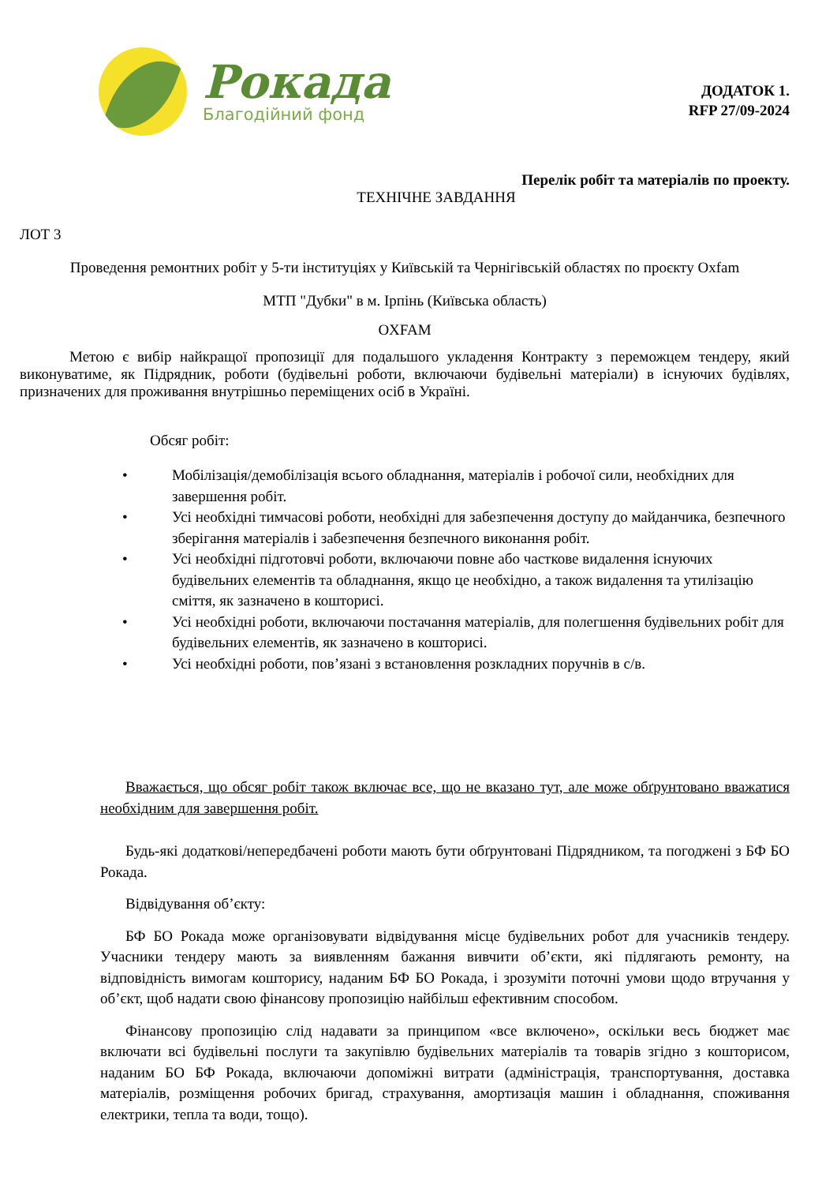Рокада
Благодійний фонд
ДОДАТОК 1.
RFP 27/09-2024
Перелік робіт та матеріалів по проекту.
ТЕХНІЧНЕ ЗАВДАННЯ
ЛОТ 3
Проведення ремонтних робіт у 5-ти інституціях у Київській та Чернігівській областях по проєкту Oxfam
МТП "Дубки" в м. Ірпінь (Київська область)
OXFAM
Метою є вибір найкращої пропозиції для подальшого укладення Контракту з переможцем тендеру, який виконуватиме, як Підрядник, роботи (будівельні роботи, включаючи будівельні матеріали) в існуючих будівлях, призначених для проживання внутрішньо переміщених осіб в Україні.
Обсяг робіт:
• Мобілізація/демобілізація всього обладнання, матеріалів і робочої сили, необхідних для завершення робіт.
• Усі необхідні тимчасові роботи, необхідні для забезпечення доступу до майданчика, безпечного зберігання матеріалів і забезпечення безпечного виконання робіт.
• Усі необхідні підготовчі роботи, включаючи повне або часткове видалення існуючих будівельних елементів та обладнання, якщо це необхідно, а також видалення та утилізацію сміття, як зазначено в кошторисі.
• Усі необхідні роботи, включаючи постачання матеріалів, для полегшення будівельних робіт для будівельних елементів, як зазначено в кошторисі.
• Усі необхідні роботи, пов’язані з встановлення розкладних поручнів в с/в.
Вважається, що обсяг робіт також включає все, що не вказано тут, але може обґрунтовано вважатися необхідним для завершення робіт.
Будь-які додаткові/непередбачені роботи мають бути обґрунтовані Підрядником, та погоджені з БФ БО Рокада.
Відвідування об’єкту:
БФ БО Рокада може організовувати відвідування місце будівельних робот для учасників тендеру. Учасники тендеру мають за виявленням бажання вивчити об’єкти, які підлягають ремонту, на відповідність вимогам кошторису, наданим БФ БО Рокада, і зрозуміти поточні умови щодо втручання у об’єкт, щоб надати свою фінансову пропозицію найбільш ефективним способом.
Фінансову пропозицію слід надавати за принципом «все включено», оскільки весь бюджет має включати всі будівельні послуги та закупівлю будівельних матеріалів та товарів згідно з кошторисом, наданим БО БФ Рокада, включаючи допоміжні витрати (адміністрація, транспортування, доставка матеріалів, розміщення робочих бригад, страхування, амортизація машин і обладнання, споживання електрики, тепла та води, тощо).